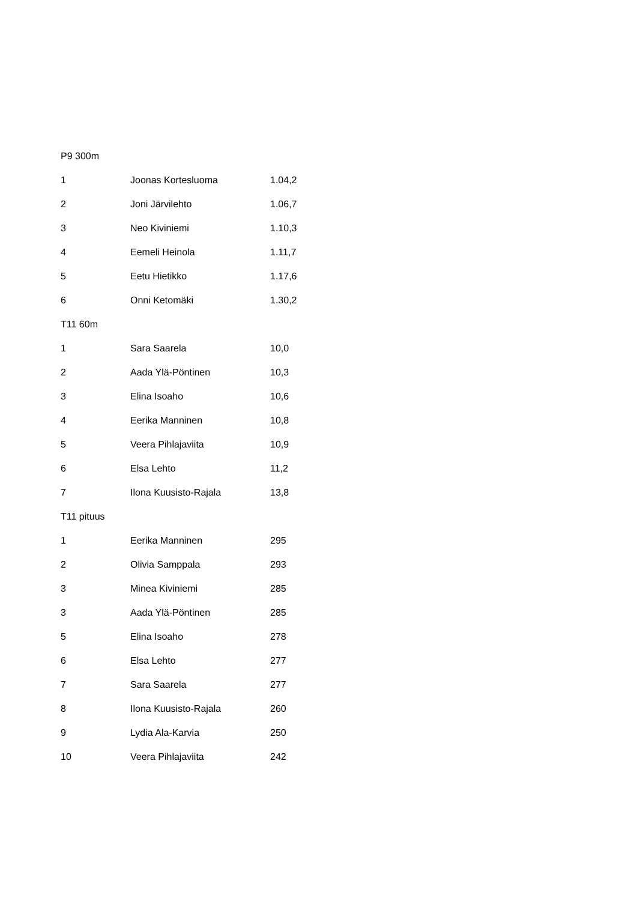P9 300m
| 1 | Joonas Kortesluoma | 1.04,2 |
| 2 | Joni Järvilehto | 1.06,7 |
| 3 | Neo Kiviniemi | 1.10,3 |
| 4 | Eemeli Heinola | 1.11,7 |
| 5 | Eetu Hietikko | 1.17,6 |
| 6 | Onni Ketomäki | 1.30,2 |
T11 60m
| 1 | Sara Saarela | 10,0 |
| 2 | Aada Ylä-Pöntinen | 10,3 |
| 3 | Elina Isoaho | 10,6 |
| 4 | Eerika Manninen | 10,8 |
| 5 | Veera Pihlajaviita | 10,9 |
| 6 | Elsa Lehto | 11,2 |
| 7 | Ilona Kuusisto-Rajala | 13,8 |
T11 pituus
| 1 | Eerika Manninen | 295 |
| 2 | Olivia Samppala | 293 |
| 3 | Minea Kiviniemi | 285 |
| 3 | Aada Ylä-Pöntinen | 285 |
| 5 | Elina Isoaho | 278 |
| 6 | Elsa Lehto | 277 |
| 7 | Sara Saarela | 277 |
| 8 | Ilona Kuusisto-Rajala | 260 |
| 9 | Lydia Ala-Karvia | 250 |
| 10 | Veera Pihlajaviita | 242 |